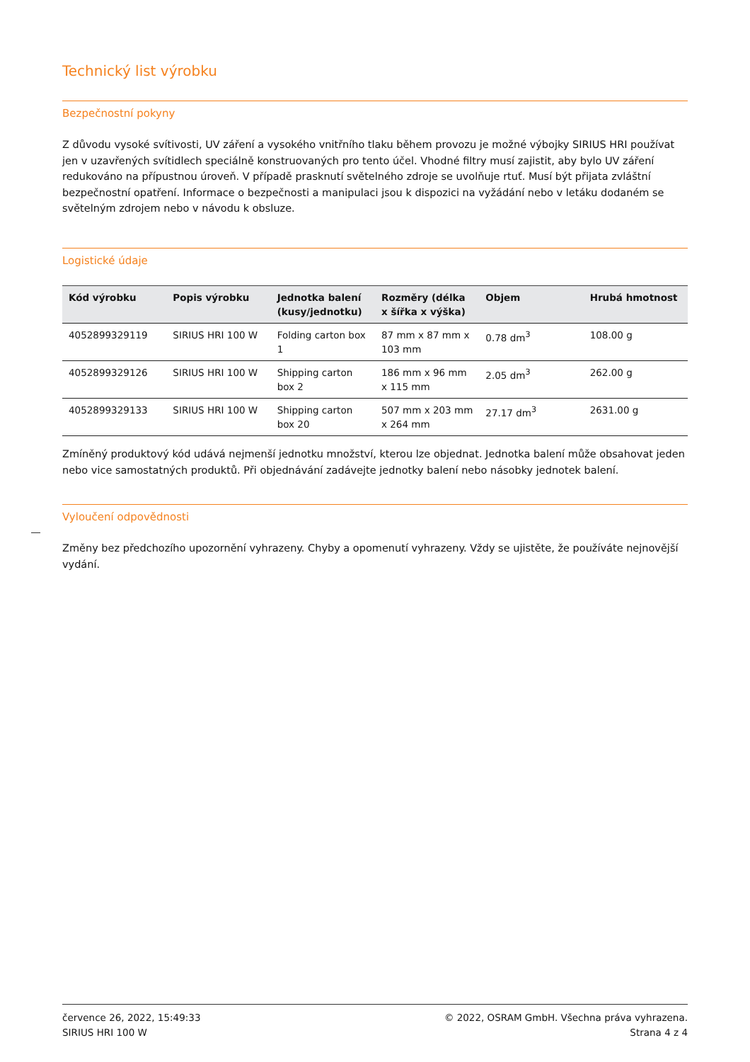Technický list výrobku
Bezpečnostní pokyny
Z důvodu vysoké svítivosti, UV záření a vysokého vnitřního tlaku během provozu je možné výbojky SIRIUS HRI používat jen v uzavřených svítidlech speciálně konstruovaných pro tento účel. Vhodné filtry musí zajistit, aby bylo UV záření redukováno na přípustnou úroveň. V případě prasknutí světelného zdroje se uvolňuje rtuť. Musí být přijata zvláštní bezpečnostní opatření. Informace o bezpečnosti a manipulaci jsou k dispozici na vyžádání nebo v letáku dodaném se světelným zdrojem nebo v návodu k obsluze.
Logistické údaje
| Kód výrobku | Popis výrobku | Jednotka balení (kusy/jednotku) | Rozměry (délka x šířka x výška) | Objem | Hrubá hmotnost |
| --- | --- | --- | --- | --- | --- |
| 4052899329119 | SIRIUS HRI 100 W | Folding carton box 1 | 87 mm x 87 mm x 103 mm | 0.78 dm<sup>3</sup> | 108.00 g |
| 4052899329126 | SIRIUS HRI 100 W | Shipping carton box 2 | 186 mm x 96 mm x 115 mm | 2.05 dm<sup>3</sup> | 262.00 g |
| 4052899329133 | SIRIUS HRI 100 W | Shipping carton box 20 | 507 mm x 203 mm x 264 mm | 27.17 dm<sup>3</sup> | 2631.00 g |
Zmíněný produktový kód udává nejmenší jednotku množství, kterou lze objednat. Jednotka balení může obsahovat jeden nebo vice samostatných produktů. Při objednávání zadávejte jednotky balení nebo násobky jednotek balení.
Vyloučení odpovědnosti
Změny bez předchozího upozornění vyhrazeny. Chyby a opomenutí vyhrazeny. Vždy se ujistěte, že používáte nejnovější vydání.
července 26, 2022, 15:49:33
SIRIUS HRI 100 W
© 2022, OSRAM GmbH. Všechna práva vyhrazena.
Strana 4 z 4